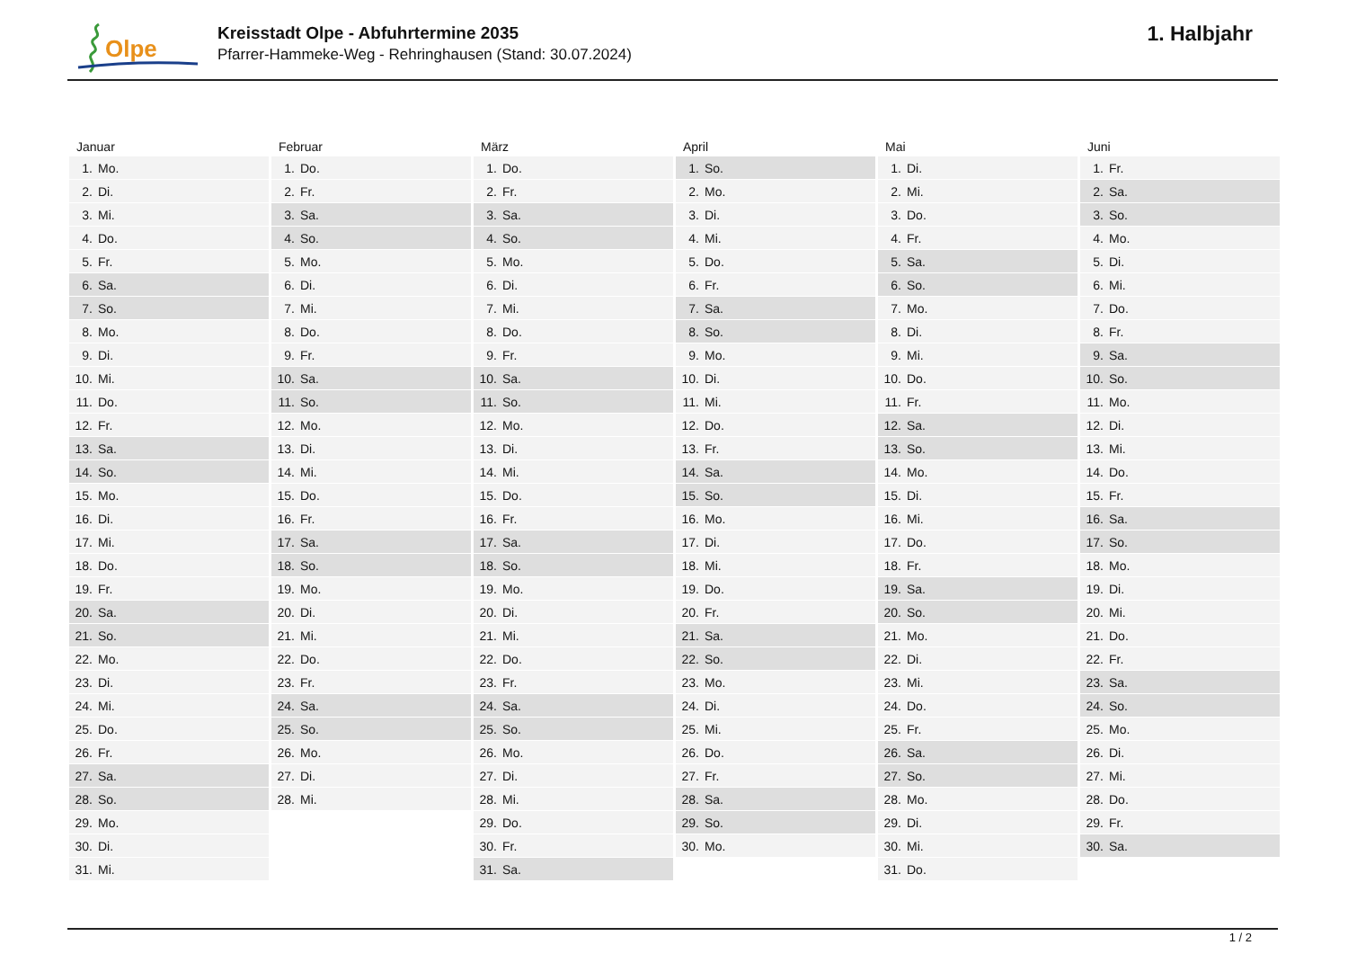Olpe
Kreisstadt Olpe - Abfuhrtermine 2035
Pfarrer-Hammeke-Weg - Rehringhausen (Stand: 30.07.2024)
1. Halbjahr
Januar
| 1. | Mo. |
| 2. | Di. |
| 3. | Mi. |
| 4. | Do. |
| 5. | Fr. |
| 6. | Sa. |
| 7. | So. |
| 8. | Mo. |
| 9. | Di. |
| 10. | Mi. |
| 11. | Do. |
| 12. | Fr. |
| 13. | Sa. |
| 14. | So. |
| 15. | Mo. |
| 16. | Di. |
| 17. | Mi. |
| 18. | Do. |
| 19. | Fr. |
| 20. | Sa. |
| 21. | So. |
| 22. | Mo. |
| 23. | Di. |
| 24. | Mi. |
| 25. | Do. |
| 26. | Fr. |
| 27. | Sa. |
| 28. | So. |
| 29. | Mo. |
| 30. | Di. |
| 31. | Mi. |
Februar
| 1. | Do. |
| 2. | Fr. |
| 3. | Sa. |
| 4. | So. |
| 5. | Mo. |
| 6. | Di. |
| 7. | Mi. |
| 8. | Do. |
| 9. | Fr. |
| 10. | Sa. |
| 11. | So. |
| 12. | Mo. |
| 13. | Di. |
| 14. | Mi. |
| 15. | Do. |
| 16. | Fr. |
| 17. | Sa. |
| 18. | So. |
| 19. | Mo. |
| 20. | Di. |
| 21. | Mi. |
| 22. | Do. |
| 23. | Fr. |
| 24. | Sa. |
| 25. | So. |
| 26. | Mo. |
| 27. | Di. |
| 28. | Mi. |
März
| 1. | Do. |
| 2. | Fr. |
| 3. | Sa. |
| 4. | So. |
| 5. | Mo. |
| 6. | Di. |
| 7. | Mi. |
| 8. | Do. |
| 9. | Fr. |
| 10. | Sa. |
| 11. | So. |
| 12. | Mo. |
| 13. | Di. |
| 14. | Mi. |
| 15. | Do. |
| 16. | Fr. |
| 17. | Sa. |
| 18. | So. |
| 19. | Mo. |
| 20. | Di. |
| 21. | Mi. |
| 22. | Do. |
| 23. | Fr. |
| 24. | Sa. |
| 25. | So. |
| 26. | Mo. |
| 27. | Di. |
| 28. | Mi. |
| 29. | Do. |
| 30. | Fr. |
| 31. | Sa. |
April
| 1. | So. |
| 2. | Mo. |
| 3. | Di. |
| 4. | Mi. |
| 5. | Do. |
| 6. | Fr. |
| 7. | Sa. |
| 8. | So. |
| 9. | Mo. |
| 10. | Di. |
| 11. | Mi. |
| 12. | Do. |
| 13. | Fr. |
| 14. | Sa. |
| 15. | So. |
| 16. | Mo. |
| 17. | Di. |
| 18. | Mi. |
| 19. | Do. |
| 20. | Fr. |
| 21. | Sa. |
| 22. | So. |
| 23. | Mo. |
| 24. | Di. |
| 25. | Mi. |
| 26. | Do. |
| 27. | Fr. |
| 28. | Sa. |
| 29. | So. |
| 30. | Mo. |
Mai
| 1. | Di. |
| 2. | Mi. |
| 3. | Do. |
| 4. | Fr. |
| 5. | Sa. |
| 6. | So. |
| 7. | Mo. |
| 8. | Di. |
| 9. | Mi. |
| 10. | Do. |
| 11. | Fr. |
| 12. | Sa. |
| 13. | So. |
| 14. | Mo. |
| 15. | Di. |
| 16. | Mi. |
| 17. | Do. |
| 18. | Fr. |
| 19. | Sa. |
| 20. | So. |
| 21. | Mo. |
| 22. | Di. |
| 23. | Mi. |
| 24. | Do. |
| 25. | Fr. |
| 26. | Sa. |
| 27. | So. |
| 28. | Mo. |
| 29. | Di. |
| 30. | Mi. |
| 31. | Do. |
Juni
| 1. | Fr. |
| 2. | Sa. |
| 3. | So. |
| 4. | Mo. |
| 5. | Di. |
| 6. | Mi. |
| 7. | Do. |
| 8. | Fr. |
| 9. | Sa. |
| 10. | So. |
| 11. | Mo. |
| 12. | Di. |
| 13. | Mi. |
| 14. | Do. |
| 15. | Fr. |
| 16. | Sa. |
| 17. | So. |
| 18. | Mo. |
| 19. | Di. |
| 20. | Mi. |
| 21. | Do. |
| 22. | Fr. |
| 23. | Sa. |
| 24. | So. |
| 25. | Mo. |
| 26. | Di. |
| 27. | Mi. |
| 28. | Do. |
| 29. | Fr. |
| 30. | Sa. |
1 / 2